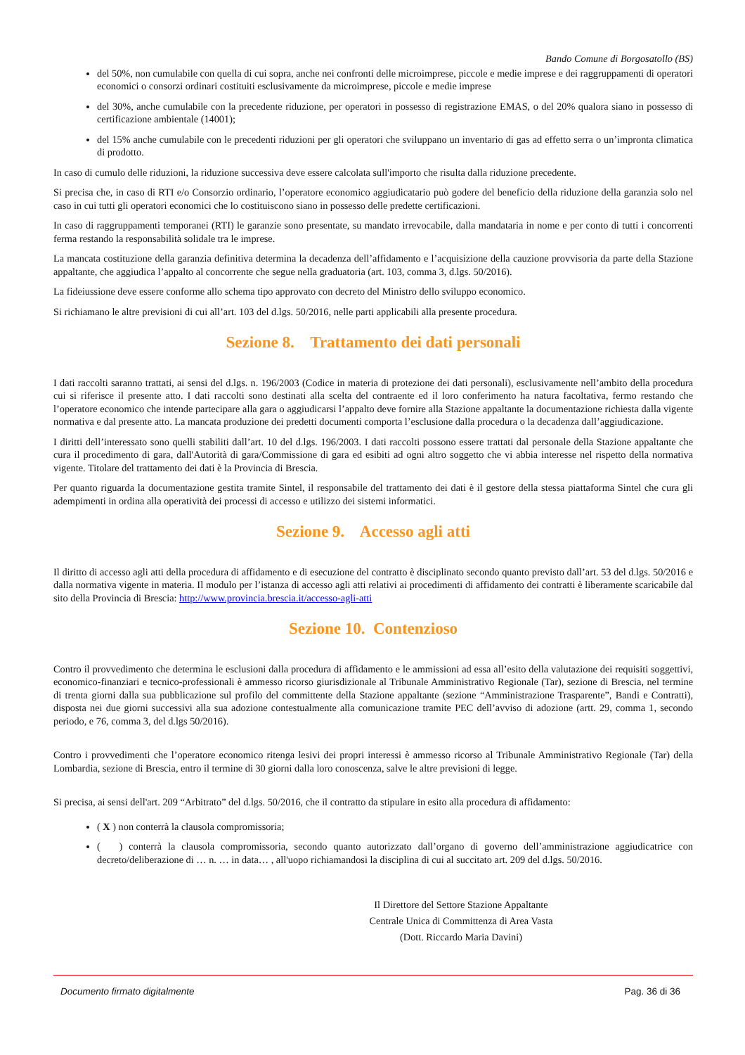Bando Comune di Borgosatollo (BS)
del 50%, non cumulabile con quella di cui sopra, anche nei confronti delle microimprese, piccole e medie imprese e dei raggruppamenti di operatori economici o consorzi ordinari costituiti esclusivamente da microimprese, piccole e medie imprese
del 30%, anche cumulabile con la precedente riduzione, per operatori in possesso di registrazione EMAS, o del 20% qualora siano in possesso di certificazione ambientale (14001);
del 15% anche cumulabile con le precedenti riduzioni per gli operatori che sviluppano un inventario di gas ad effetto serra o un’impronta climatica di prodotto.
In caso di cumulo delle riduzioni, la riduzione successiva deve essere calcolata sull'importo che risulta dalla riduzione precedente.
Si precisa che, in caso di RTI e/o Consorzio ordinario, l’operatore economico aggiudicatario può godere del beneficio della riduzione della garanzia solo nel caso in cui tutti gli operatori economici che lo costituiscono siano in possesso delle predette certificazioni.
In caso di raggruppamenti temporanei (RTI) le garanzie sono presentate, su mandato irrevocabile, dalla mandataria in nome e per conto di tutti i concorrenti ferma restando la responsabilità solidale tra le imprese.
La mancata costituzione della garanzia definitiva determina la decadenza dell’affidamento e l’acquisizione della cauzione provvisoria da parte della Stazione appaltante, che aggiudica l’appalto al concorrente che segue nella graduatoria (art. 103, comma 3, d.lgs. 50/2016).
La fideiussione deve essere conforme allo schema tipo approvato con decreto del Ministro dello sviluppo economico.
Si richiamano le altre previsioni di cui all’art. 103 del d.lgs. 50/2016, nelle parti applicabili alla presente procedura.
Sezione 8. Trattamento dei dati personali
I dati raccolti saranno trattati, ai sensi del d.lgs. n. 196/2003 (Codice in materia di protezione dei dati personali), esclusivamente nell’ambito della procedura cui si riferisce il presente atto. I dati raccolti sono destinati alla scelta del contraente ed il loro conferimento ha natura facoltativa, fermo restando che l’operatore economico che intende partecipare alla gara o aggiudicarsi l’appalto deve fornire alla Stazione appaltante la documentazione richiesta dalla vigente normativa e dal presente atto. La mancata produzione dei predetti documenti comporta l’esclusione dalla procedura o la decadenza dall’aggiudicazione.
I diritti dell’interessato sono quelli stabiliti dall’art. 10 del d.lgs. 196/2003. I dati raccolti possono essere trattati dal personale della Stazione appaltante che cura il procedimento di gara, dall'Autorità di gara/Commissione di gara ed esibiti ad ogni altro soggetto che vi abbia interesse nel rispetto della normativa vigente. Titolare del trattamento dei dati è la Provincia di Brescia.
Per quanto riguarda la documentazione gestita tramite Sintel, il responsabile del trattamento dei dati è il gestore della stessa piattaforma Sintel che cura gli adempimenti in ordina alla operatività dei processi di accesso e utilizzo dei sistemi informatici.
Sezione 9. Accesso agli atti
Il diritto di accesso agli atti della procedura di affidamento e di esecuzione del contratto è disciplinato secondo quanto previsto dall’art. 53 del d.lgs. 50/2016 e dalla normativa vigente in materia. Il modulo per l’istanza di accesso agli atti relativi ai procedimenti di affidamento dei contratti è liberamente scaricabile dal sito della Provincia di Brescia: http://www.provincia.brescia.it/accesso-agli-atti
Sezione 10. Contenzioso
Contro il provvedimento che determina le esclusioni dalla procedura di affidamento e le ammissioni ad essa all’esito della valutazione dei requisiti soggettivi, economico-finanziari e tecnico-professionali è ammesso ricorso giurisdizionale al Tribunale Amministrativo Regionale (Tar), sezione di Brescia, nel termine di trenta giorni dalla sua pubblicazione sul profilo del committente della Stazione appaltante (sezione “Amministrazione Trasparente”, Bandi e Contratti), disposta nei due giorni successivi alla sua adozione contestualmente alla comunicazione tramite PEC dell’avviso di adozione (artt. 29, comma 1, secondo periodo, e 76, comma 3, del d.lgs 50/2016).
Contro i provvedimenti che l’operatore economico ritenga lesivi dei propri interessi è ammesso ricorso al Tribunale Amministrativo Regionale (Tar) della Lombardia, sezione di Brescia, entro il termine di 30 giorni dalla loro conoscenza, salve le altre previsioni di legge.
Si precisa, ai sensi dell'art. 209 “Arbitrato” del d.lgs. 50/2016, che il contratto da stipulare in esito alla procedura di affidamento:
( X ) non conterrà la clausola compromissoria;
( ) conterrà la clausola compromissoria, secondo quanto autorizzato dall’organo di governo dell’amministrazione aggiudicatrice con decreto/deliberazione di … n. … in data… , all'uopo richiamandosi la disciplina di cui al succitato art. 209 del d.lgs. 50/2016.
Il Direttore del Settore Stazione Appaltante
Centrale Unica di Committenza di Area Vasta
(Dott. Riccardo Maria Davini)
Documento firmato digitalmente Pag. 36 di 36